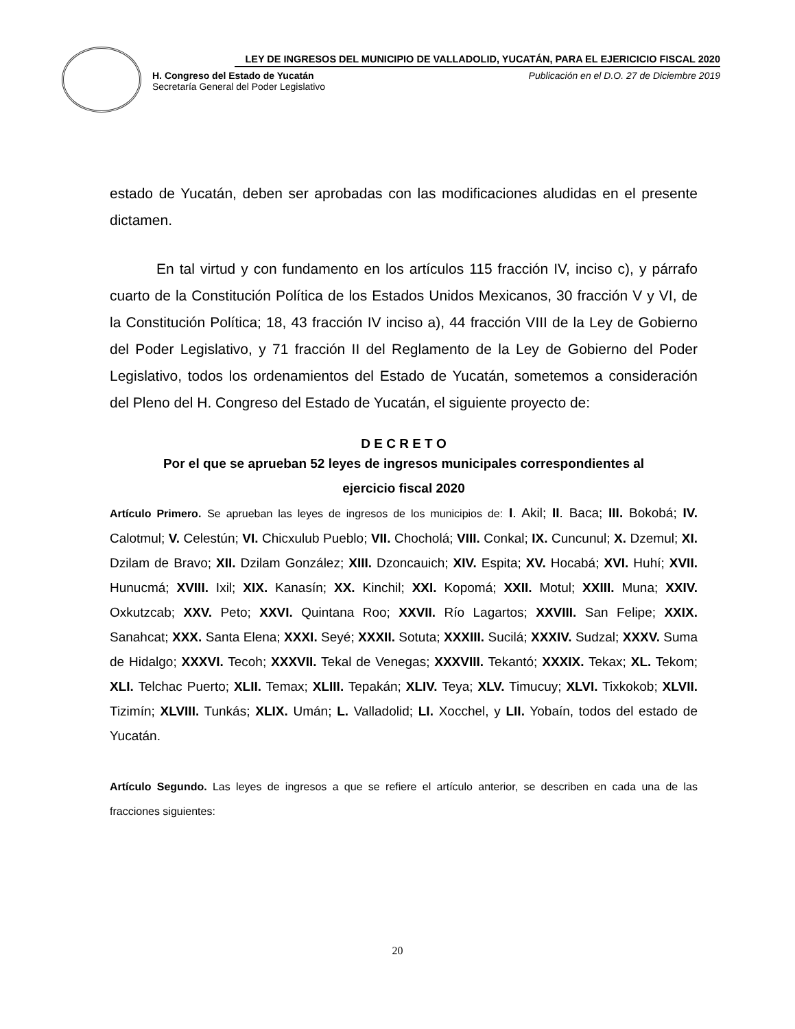LEY DE INGRESOS DEL MUNICIPIO DE VALLADOLID, YUCATÁN, PARA EL EJERICICIO FISCAL 2020
H. Congreso del Estado de Yucatán
Secretaría General del Poder Legislativo
Publicación en el D.O. 27 de Diciembre 2019
estado de Yucatán, deben ser aprobadas con las modificaciones aludidas en el presente dictamen.
En tal virtud y con fundamento en los artículos 115 fracción IV, inciso c), y párrafo cuarto de la Constitución Política de los Estados Unidos Mexicanos, 30 fracción V y VI, de la Constitución Política; 18, 43 fracción IV inciso a), 44 fracción VIII de la Ley de Gobierno del Poder Legislativo, y 71 fracción II del Reglamento de la Ley de Gobierno del Poder Legislativo, todos los ordenamientos del Estado de Yucatán, sometemos a consideración del Pleno del H. Congreso del Estado de Yucatán, el siguiente proyecto de:
D E C R E T O
Por el que se aprueban 52 leyes de ingresos municipales correspondientes al
ejercicio fiscal 2020
Artículo Primero. Se aprueban las leyes de ingresos de los municipios de: I. Akil; II. Baca; III. Bokobá; IV. Calotmul; V. Celestún; VI. Chicxulub Pueblo; VII. Chocholá; VIII. Conkal; IX. Cuncunul; X. Dzemul; XI. Dzilam de Bravo; XII. Dzilam González; XIII. Dzoncauich; XIV. Espita; XV. Hocabá; XVI. Huhí; XVII. Hunucmá; XVIII. Ixil; XIX. Kanasín; XX. Kinchil; XXI. Kopomá; XXII. Motul; XXIII. Muna; XXIV. Oxkutzcab; XXV. Peto; XXVI. Quintana Roo; XXVII. Río Lagartos; XXVIII. San Felipe; XXIX. Sanahcat; XXX. Santa Elena; XXXI. Seyé; XXXII. Sotuta; XXXIII. Sucilá; XXXIV. Sudzal; XXXV. Suma de Hidalgo; XXXVI. Tecoh; XXXVII. Tekal de Venegas; XXXVIII. Tekantó; XXXIX. Tekax; XL. Tekom; XLI. Telchac Puerto; XLII. Temax; XLIII. Tepakán; XLIV. Teya; XLV. Timucuy; XLVI. Tixkokob; XLVII. Tizimín; XLVIII. Tunkás; XLIX. Umán; L. Valladolid; LI. Xocchel, y LII. Yobaín, todos del estado de Yucatán.
Artículo Segundo. Las leyes de ingresos a que se refiere el artículo anterior, se describen en cada una de las fracciones siguientes:
20